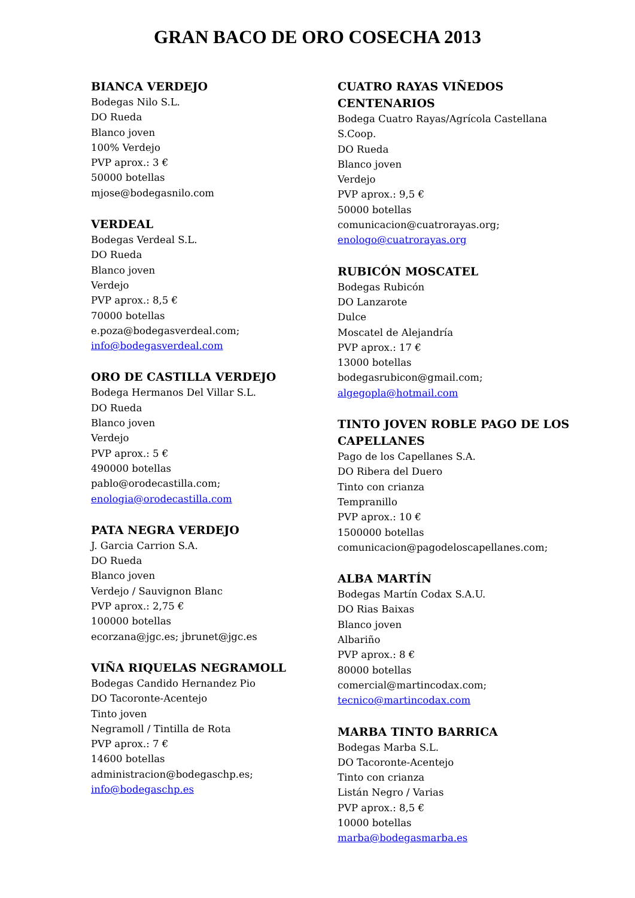GRAN BACO DE ORO COSECHA 2013
BIANCA VERDEJO
Bodegas Nilo S.L.
DO Rueda
Blanco joven
100% Verdejo
PVP aprox.: 3 €
50000 botellas
mjose@bodegasnilo.com
VERDEAL
Bodegas Verdeal S.L.
DO Rueda
Blanco joven
Verdejo
PVP aprox.: 8,5 €
70000 botellas
e.poza@bodegasverdeal.com;
info@bodegasverdeal.com
ORO DE CASTILLA VERDEJO
Bodega Hermanos Del Villar S.L.
DO Rueda
Blanco joven
Verdejo
PVP aprox.: 5 €
490000 botellas
pablo@orodecastilla.com;
enologia@orodecastilla.com
PATA NEGRA VERDEJO
J. Garcia Carrion S.A.
DO Rueda
Blanco joven
Verdejo / Sauvignon Blanc
PVP aprox.: 2,75 €
100000 botellas
ecorzana@jgc.es; jbrunet@jgc.es
VIÑA RIQUELAS NEGRAMOLL
Bodegas Candido Hernandez Pio
DO Tacoronte-Acentejo
Tinto joven
Negramoll / Tintilla de Rota
PVP aprox.: 7 €
14600 botellas
administracion@bodegaschp.es;
info@bodegaschp.es
CUATRO RAYAS VIÑEDOS CENTENARIOS
Bodega Cuatro Rayas/Agrícola Castellana S.Coop.
DO Rueda
Blanco joven
Verdejo
PVP aprox.: 9,5 €
50000 botellas
comunicacion@cuatrorayas.org;
enologo@cuatrorayas.org
RUBICÓN MOSCATEL
Bodegas Rubicón
DO Lanzarote
Dulce
Moscatel de Alejandría
PVP aprox.: 17 €
13000 botellas
bodegasrubicon@gmail.com;
algegopla@hotmail.com
TINTO JOVEN ROBLE PAGO DE LOS CAPELLANES
Pago de los Capellanes S.A.
DO Ribera del Duero
Tinto con crianza
Tempranillo
PVP aprox.: 10 €
1500000 botellas
comunicacion@pagodeloscapellanes.com;
ALBA MARTÍN
Bodegas Martín Codax S.A.U.
DO Rias Baixas
Blanco joven
Albariño
PVP aprox.: 8 €
80000 botellas
comercial@martincodax.com;
tecnico@martincodax.com
MARBA TINTO BARRICA
Bodegas Marba S.L.
DO Tacoronte-Acentejo
Tinto con crianza
Listán Negro / Varias
PVP aprox.: 8,5 €
10000 botellas
marba@bodegasmarba.es